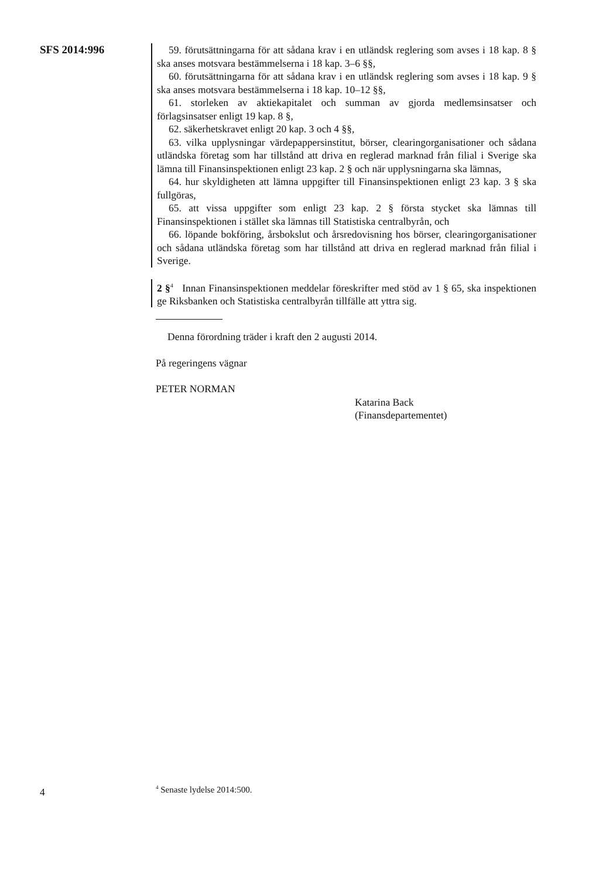SFS 2014:996
59. förutsättningarna för att sådana krav i en utländsk reglering som avses i 18 kap. 8 § ska anses motsvara bestämmelserna i 18 kap. 3–6 §§,
60. förutsättningarna för att sådana krav i en utländsk reglering som avses i 18 kap. 9 § ska anses motsvara bestämmelserna i 18 kap. 10–12 §§,
61. storleken av aktiekapitalet och summan av gjorda medlemsinsatser och förlagsinsatser enligt 19 kap. 8 §,
62. säkerhetskravet enligt 20 kap. 3 och 4 §§,
63. vilka upplysningar värdepappersinstitut, börser, clearingorganisationer och sådana utländska företag som har tillstånd att driva en reglerad marknad från filial i Sverige ska lämna till Finansinspektionen enligt 23 kap. 2 § och när upplysningarna ska lämnas,
64. hur skyldigheten att lämna uppgifter till Finansinspektionen enligt 23 kap. 3 § ska fullgöras,
65. att vissa uppgifter som enligt 23 kap. 2 § första stycket ska lämnas till Finansinspektionen i stället ska lämnas till Statistiska centralbyrån, och
66. löpande bokföring, årsbokslut och årsredovisning hos börser, clearing­organisationer och sådana utländska företag som har tillstånd att driva en reg­lerad marknad från filial i Sverige.
2 §<sup>4</sup> Innan Finansinspektionen meddelar föreskrifter med stöd av 1 § 65, ska inspektionen ge Riksbanken och Statistiska centralbyrån tillfälle att yttra sig.
Denna förordning träder i kraft den 2 augusti 2014.
På regeringens vägnar
PETER NORMAN
Katarina Back
(Finansdepartementet)
4 <sup>4</sup> Senaste lydelse 2014:500.